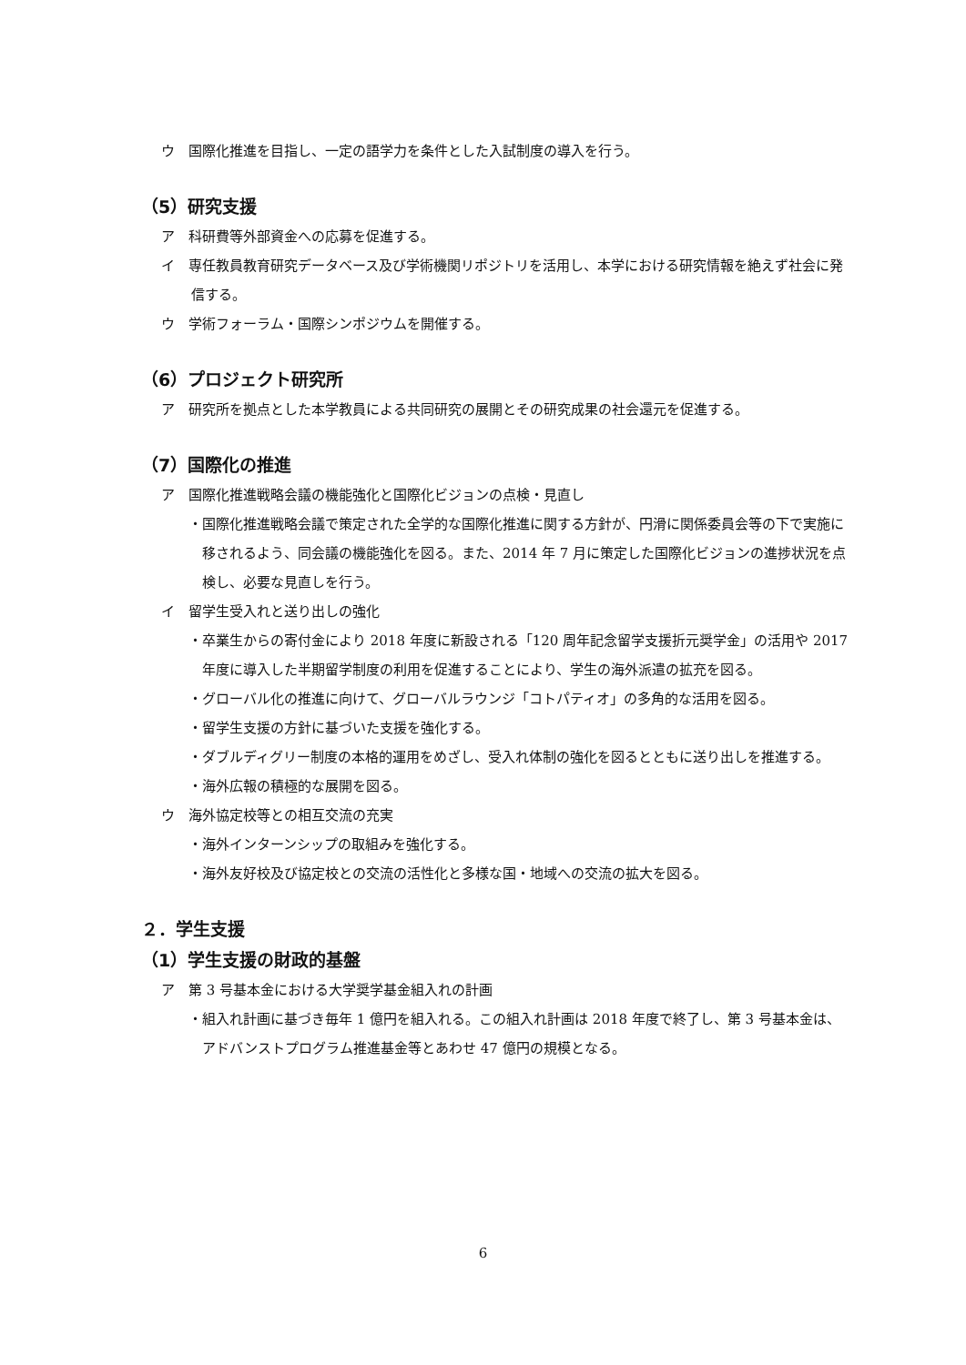ウ　国際化推進を目指し、一定の語学力を条件とした入試制度の導入を行う。
（5）研究支援
ア　科研費等外部資金への応募を促進する。
イ　専任教員教育研究データベース及び学術機関リポジトリを活用し、本学における研究情報を絶えず社会に発信する。
ウ　学術フォーラム・国際シンポジウムを開催する。
（6）プロジェクト研究所
ア　研究所を拠点とした本学教員による共同研究の展開とその研究成果の社会還元を促進する。
（7）国際化の推進
ア　国際化推進戦略会議の機能強化と国際化ビジョンの点検・見直し
・国際化推進戦略会議で策定された全学的な国際化推進に関する方針が、円滑に関係委員会等の下で実施に移されるよう、同会議の機能強化を図る。また、2014 年 7 月に策定した国際化ビジョンの進捗状況を点検し、必要な見直しを行う。
イ　留学生受入れと送り出しの強化
・卒業生からの寄付金により 2018 年度に新設される「120 周年記念留学支援折元奨学金」の活用や 2017 年度に導入した半期留学制度の利用を促進することにより、学生の海外派遣の拡充を図る。
・グローバル化の推進に向けて、グローバルラウンジ「コトパティオ」の多角的な活用を図る。
・留学生支援の方針に基づいた支援を強化する。
・ダブルディグリー制度の本格的運用をめざし、受入れ体制の強化を図るとともに送り出しを推進する。
・海外広報の積極的な展開を図る。
ウ　海外協定校等との相互交流の充実
・海外インターンシップの取組みを強化する。
・海外友好校及び協定校との交流の活性化と多様な国・地域への交流の拡大を図る。
２．学生支援
（1）学生支援の財政的基盤
ア　第 3 号基本金における大学奨学基金組入れの計画
・組入れ計画に基づき毎年 1 億円を組入れる。この組入れ計画は 2018 年度で終了し、第 3 号基本金は、アドバンストプログラム推進基金等とあわせ 47 億円の規模となる。
6